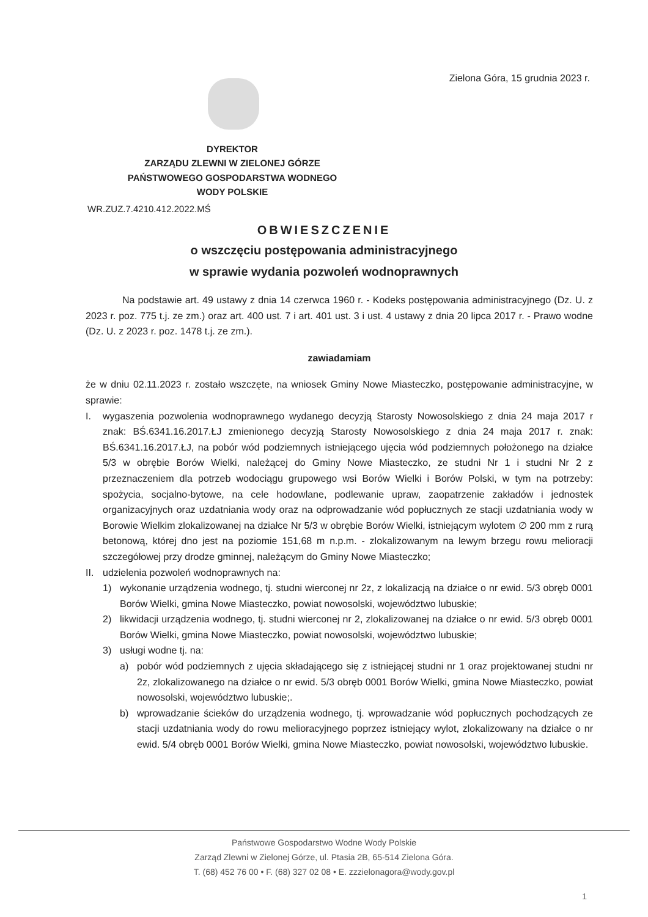Zielona Góra, 15 grudnia 2023 r.
DYREKTOR
ZARZĄDU ZLEWNI W ZIELONEJ GÓRZE
PAŃSTWOWEGO GOSPODARSTWA WODNEGO
WODY POLSKIE
WR.ZUZ.7.4210.412.2022.MŚ
OBWIESZCZENIE
o wszczęciu postępowania administracyjnego
w sprawie wydania pozwoleń wodnoprawnych
Na podstawie art. 49 ustawy z dnia 14 czerwca 1960 r. - Kodeks postępowania administracyjnego (Dz. U. z 2023 r. poz. 775 t.j. ze zm.) oraz art. 400 ust. 7 i art. 401 ust. 3 i ust. 4 ustawy z dnia 20 lipca 2017 r. - Prawo wodne (Dz. U. z 2023 r. poz. 1478 t.j. ze zm.).
zawiadamiam
że w dniu 02.11.2023 r. zostało wszczęte, na wniosek Gminy Nowe Miasteczko, postępowanie administracyjne, w sprawie:
I. wygaszenia pozwolenia wodnoprawnego wydanego decyzją Starosty Nowosolskiego z dnia 24 maja 2017 r znak: BŚ.6341.16.2017.ŁJ zmienionego decyzją Starosty Nowosolskiego z dnia 24 maja 2017 r. znak: BŚ.6341.16.2017.ŁJ, na pobór wód podziemnych istniejącego ujęcia wód podziemnych położonego na działce 5/3 w obrębie Borów Wielki, należącej do Gminy Nowe Miasteczko, ze studni Nr 1 i studni Nr 2 z przeznaczeniem dla potrzeb wodociągu grupowego wsi Borów Wielki i Borów Polski, w tym na potrzeby: spożycia, socjalno-bytowe, na cele hodowlane, podlewanie upraw, zaopatrzenie zakładów i jednostek organizacyjnych oraz uzdatniania wody oraz na odprowadzanie wód popłucznych ze stacji uzdatniania wody w Borowie Wielkim zlokalizowanej na działce Nr 5/3 w obrębie Borów Wielki, istniejącym wylotem ∅ 200 mm z rurą betonową, której dno jest na poziomie 151,68 m n.p.m. - zlokalizowanym na lewym brzegu rowu melioracji szczegółowej przy drodze gminnej, należącym do Gminy Nowe Miasteczko;
II. udzielenia pozwoleń wodnoprawnych na:
1) wykonanie urządzenia wodnego, tj. studni wierconej nr 2z, z lokalizacją na działce o nr ewid. 5/3 obręb 0001 Borów Wielki, gmina Nowe Miasteczko, powiat nowosolski, województwo lubuskie;
2) likwidacji urządzenia wodnego, tj. studni wierconej nr 2, zlokalizowanej na działce o nr ewid. 5/3 obręb 0001 Borów Wielki, gmina Nowe Miasteczko, powiat nowosolski, województwo lubuskie;
3) usługi wodne tj. na:
a) pobór wód podziemnych z ujęcia składającego się z istniejącej studni nr 1 oraz projektowanej studni nr 2z, zlokalizowanego na działce o nr ewid. 5/3 obręb 0001 Borów Wielki, gmina Nowe Miasteczko, powiat nowosolski, województwo lubuskie;.
b) wprowadzanie ścieków do urządzenia wodnego, tj. wprowadzanie wód popłucznych pochodzących ze stacji uzdatniania wody do rowu melioracyjnego poprzez istniejący wylot, zlokalizowany na działce o nr ewid. 5/4 obręb 0001 Borów Wielki, gmina Nowe Miasteczko, powiat nowosolski, województwo lubuskie.
Państwowe Gospodarstwo Wodne Wody Polskie
Zarząd Zlewni w Zielonej Górze, ul. Ptasia 2B, 65-514 Zielona Góra.
T. (68) 452 76 00 • F. (68) 327 02 08 • E. zzzielonagora@wody.gov.pl
1